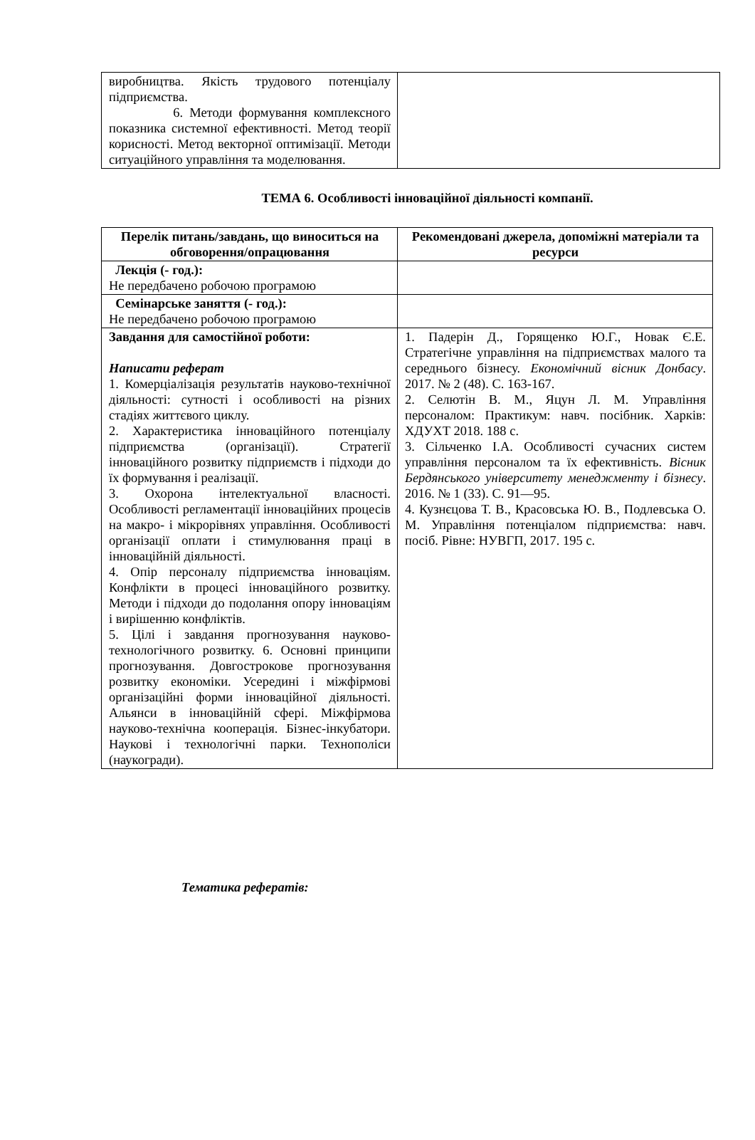| виробництва. Якість трудового потенціалу підприємства. 6. Методи формування комплексного показника системної ефективності. Метод теорії корисності. Метод векторної оптимізації. Методи ситуаційного управління та моделювання. | |
ТЕМА 6. Особливості інноваційної діяльності компанії.
| Перелік питань/завдань, що виноситься на обговорення/опрацювання | Рекомендовані джерела, допоміжні матеріали та ресурси |
| --- | --- |
| Лекція (- год.): Не передбачено робочою програмою | |
| Семінарське заняття (- год.): Не передбачено робочою програмою | |
| Завдання для самостійної роботи: Написати реферат 1. Комерціалізація результатів науково-технічної діяльності: сутності і особливості на різних стадіях життєвого циклу. 2. Характеристика інноваційного потенціалу підприємства (організації). Стратегії інноваційного розвитку підприємств і підходи до їх формування і реалізації. 3. Охорона інтелектуальної власності. Особливості регламентації інноваційних процесів на макро- і мікрорівнях управління. Особливості організації оплати і стимулювання праці в інноваційній діяльності. 4. Опір персоналу підприємства інноваціям. Конфлікти в процесі інноваційного розвитку. Методи і підходи до подолання опору інноваціям і вирішенню конфліктів. 5. Цілі і завдання прогнозування науково-технологічного розвитку. 6. Основні принципи прогнозування. Довгострокове прогнозування розвитку економіки. Усередині і міжфірмові організаційні форми інноваційної діяльності. Альянси в інноваційній сфері. Міжфірмова науково-технічна кооперація. Бізнес-інкубатори. Наукові і технологічні парки. Технополіси (наукогради). | 1. Падерін Д., Горященко Ю.Г., Новак Є.Е. Стратегічне управління на підприємствах малого та середнього бізнесу. Економічний вісник Донбасу . 2017. № 2 (48). С. 163-167. 2. Селютін В. М., Яцун Л. М. Управління персоналом: Практикум: навч. посібник. Харків: ХДУХТ 2018. 188 с. 3. Сільченко І.А. Особливості сучасних систем управління персоналом та їх ефективність. Вісник Бердянського університету менеджменту і бізнесу . 2016. № 1 (33). С. 91—95. 4. Кузнєцова Т. В., Красовська Ю. В., Подлевська О. М. Управління потенціалом підприємства: навч. посіб. Рівне: НУВГП, 2017. 195 с. |
Тематика рефератів: